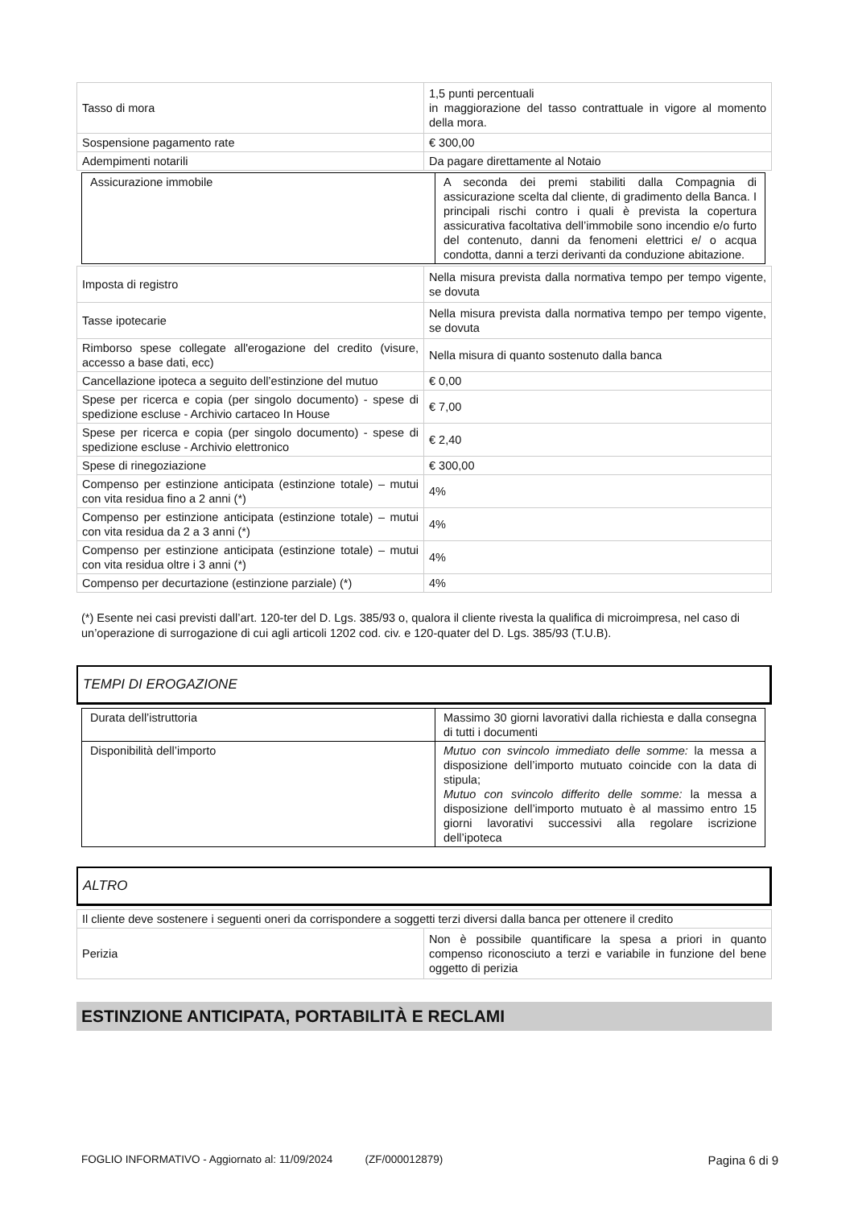| Tasso di mora | 1,5 punti percentuali in maggiorazione del tasso contrattuale in vigore al momento della mora. |
| Sospensione pagamento rate | € 300,00 |
| Adempimenti notarili | Da pagare direttamente al Notaio |
| Assicurazione immobile | A seconda dei premi stabiliti dalla Compagnia di assicurazione scelta dal cliente, di gradimento della Banca. I principali rischi contro i quali è prevista la copertura assicurativa facoltativa dell’immobile sono incendio e/o furto del contenuto, danni da fenomeni elettrici e/ o acqua condotta, danni a terzi derivanti da conduzione abitazione. |
| Imposta di registro | Nella misura prevista dalla normativa tempo per tempo vigente, se dovuta |
| Tasse ipotecarie | Nella misura prevista dalla normativa tempo per tempo vigente, se dovuta |
| Rimborso spese collegate all'erogazione del credito (visure, accesso a base dati, ecc) | Nella misura di quanto sostenuto dalla banca |
| Cancellazione ipoteca a seguito dell’estinzione del mutuo | € 0,00 |
| Spese per ricerca e copia (per singolo documento) - spese di spedizione escluse - Archivio cartaceo In House | € 7,00 |
| Spese per ricerca e copia (per singolo documento) - spese di spedizione escluse - Archivio elettronico | € 2,40 |
| Spese di rinegoziazione | € 300,00 |
| Compenso per estinzione anticipata (estinzione totale) – mutui con vita residua fino a 2 anni (*) | 4% |
| Compenso per estinzione anticipata (estinzione totale) – mutui con vita residua da 2 a 3 anni (*) | 4% |
| Compenso per estinzione anticipata (estinzione totale) – mutui con vita residua oltre i 3 anni (*) | 4% |
| Compenso per decurtazione (estinzione parziale) (*) | 4% |
(*) Esente nei casi previsti dall’art. 120-ter del D. Lgs. 385/93 o, qualora il cliente rivesta la qualifica di microimpresa, nel caso di un’operazione di surrogazione di cui agli articoli 1202 cod. civ. e 120-quater del D. Lgs. 385/93 (T.U.B).
TEMPI DI EROGAZIONE
| Durata dell’istruttoria | Massimo 30 giorni lavorativi dalla richiesta e dalla consegna di tutti i documenti |
| Disponibilità dell’importo | Mutuo con svincolo immediato delle somme: la messa a disposizione dell’importo mutuato coincide con la data di stipula; Mutuo con svincolo differito delle somme: la messa a disposizione dell’importo mutuato è al massimo entro 15 giorni lavorativi successivi alla regolare iscrizione dell’ipoteca |
ALTRO
| Il cliente deve sostenere i seguenti oneri da corrispondere a soggetti terzi diversi dalla banca per ottenere il credito | |
| Perizia | Non è possibile quantificare la spesa a priori in quanto compenso riconosciuto a terzi e variabile in funzione del bene oggetto di perizia |
ESTINZIONE ANTICIPATA, PORTABILITÀ E RECLAMI
FOGLIO INFORMATIVO - Aggiornato al: 11/09/2024 (ZF/000012879) Pagina 6 di 9